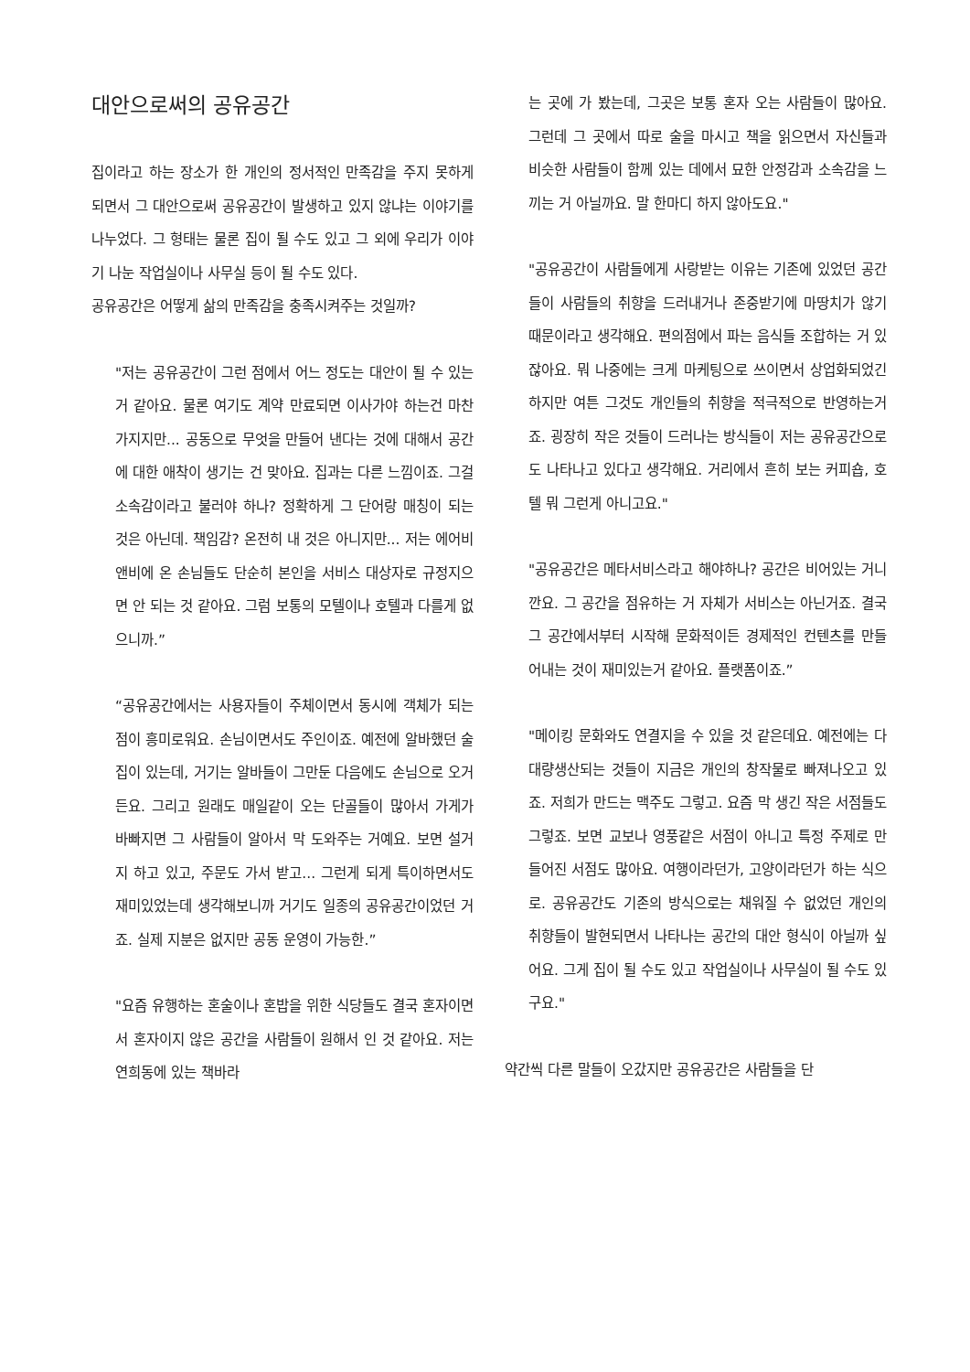대안으로써의 공유공간
집이라고 하는 장소가 한 개인의 정서적인 만족감을 주지 못하게 되면서 그 대안으로써 공유공간이 발생하고 있지 않냐는 이야기를 나누었다. 그 형태는 물론 집이 될 수도 있고 그 외에 우리가 이야기 나눈 작업실이나 사무실 등이 될 수도 있다.
공유공간은 어떻게 삶의 만족감을 충족시켜주는 것일까?
"저는 공유공간이 그런 점에서 어느 정도는 대안이 될 수 있는거 같아요. 물론 여기도 계약 만료되면 이사가야 하는건 마찬가지지만... 공동으로 무엇을 만들어 낸다는 것에 대해서 공간에 대한 애착이 생기는 건 맞아요. 집과는 다른 느낌이죠. 그걸 소속감이라고 불러야 하나? 정확하게 그 단어랑 매칭이 되는 것은 아닌데. 책임감? 온전히 내 것은 아니지만... 저는 에어비앤비에 온 손님들도 단순히 본인을 서비스 대상자로 규정지으면 안 되는 것 같아요. 그럼 보통의 모텔이나 호텔과 다를게 없으니까.”
“공유공간에서는 사용자들이 주체이면서 동시에 객체가 되는 점이 흥미로워요. 손님이면서도 주인이죠. 예전에 알바했던 술집이 있는데, 거기는 알바들이 그만둔 다음에도 손님으로 오거든요. 그리고 원래도 매일같이 오는 단골들이 많아서 가게가 바빠지면 그 사람들이 알아서 막 도와주는 거예요. 보면 설거지 하고 있고, 주문도 가서 받고... 그런게 되게 특이하면서도 재미있었는데 생각해보니까 거기도 일종의 공유공간이었던 거죠. 실제 지분은 없지만 공동 운영이 가능한.”
"요즘 유행하는 혼술이나 혼밥을 위한 식당들도 결국 혼자이면서 혼자이지 않은 공간을 사람들이 원해서 인 것 같아요. 저는 연희동에 있는 책바라
는 곳에 가 봤는데, 그곳은 보통 혼자 오는 사람들이 많아요. 그런데 그 곳에서 따로 술을 마시고 책을 읽으면서 자신들과 비슷한 사람들이 함께 있는 데에서 묘한 안정감과 소속감을 느끼는 거 아닐까요. 말 한마디 하지 않아도요."
"공유공간이 사람들에게 사랑받는 이유는 기존에 있었던 공간들이 사람들의 취향을 드러내거나 존중받기에 마땅치가 않기 때문이라고 생각해요. 편의점에서 파는 음식들 조합하는 거 있잖아요. 뭐 나중에는 크게 마케팅으로 쓰이면서 상업화되었긴 하지만 여튼 그것도 개인들의 취향을 적극적으로 반영하는거죠. 굉장히 작은 것들이 드러나는 방식들이 저는 공유공간으로도 나타나고 있다고 생각해요. 거리에서 흔히 보는 커피숍, 호텔 뭐 그런게 아니고요."
"공유공간은 메타서비스라고 해야하나? 공간은 비어있는 거니깐요. 그 공간을 점유하는 거 자체가 서비스는 아닌거죠. 결국 그 공간에서부터 시작해 문화적이든 경제적인 컨텐츠를 만들어내는 것이 재미있는거 같아요. 플랫폼이죠.”
"메이킹 문화와도 연결지을 수 있을 것 같은데요. 예전에는 다 대량생산되는 것들이 지금은 개인의 창작물로 빠져나오고 있죠. 저희가 만드는 맥주도 그렇고. 요즘 막 생긴 작은 서점들도 그렇죠. 보면 교보나 영풍같은 서점이 아니고 특정 주제로 만들어진 서점도 많아요. 여행이라던가, 고양이라던가 하는 식으로. 공유공간도 기존의 방식으로는 채워질 수 없었던 개인의 취향들이 발현되면서 나타나는 공간의 대안 형식이 아닐까 싶어요. 그게 집이 될 수도 있고 작업실이나 사무실이 될 수도 있구요."
약간씩 다른 말들이 오갔지만 공유공간은 사람들을 단